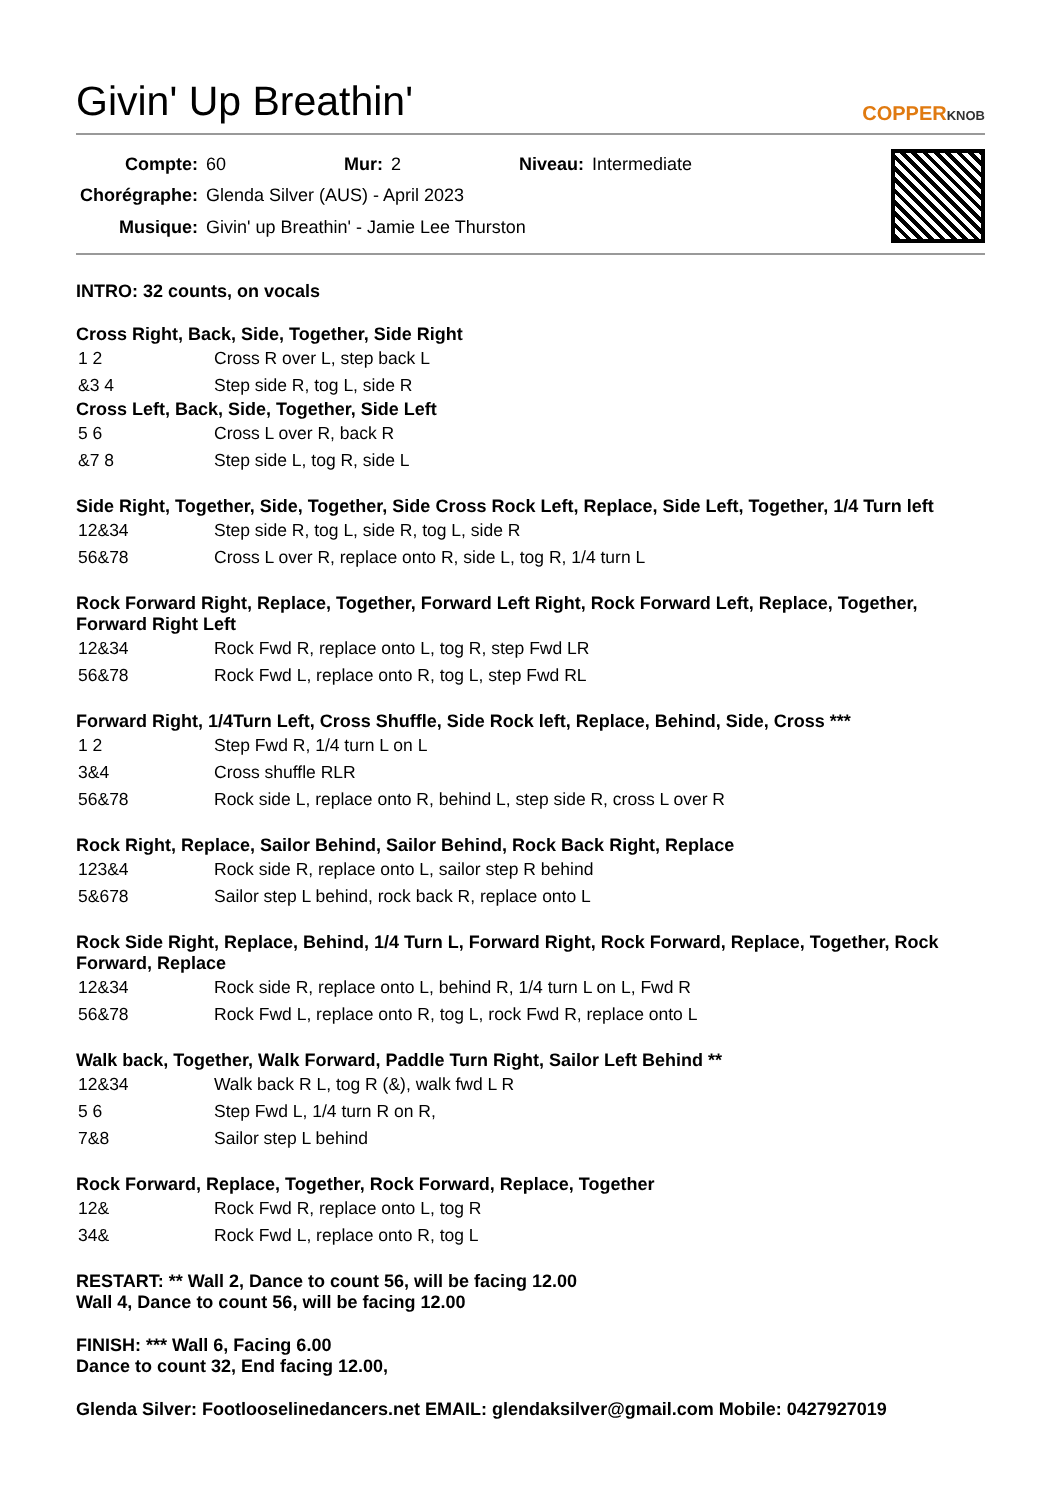Givin' Up Breathin' COPPERKNOB
| Compte: | 60 | Mur: | 2 | Niveau: | Intermediate |
| Chorégraphe: | Glenda Silver (AUS) - April 2023 | | | | |
| Musique: | Givin' up Breathin' - Jamie Lee Thurston | | | | |
INTRO: 32 counts, on vocals
Cross Right, Back, Side, Together, Side Right
| 1 2 | Cross R over L, step back L |
| &3 4 | Step side R, tog L, side R |
Cross Left, Back, Side, Together, Side Left
| 5 6 | Cross L over R, back R |
| &7 8 | Step side L, tog R, side L |
Side Right, Together, Side, Together, Side Cross Rock Left, Replace, Side Left, Together, 1/4 Turn left
| 12&34 | Step side R, tog L, side R, tog L, side R |
| 56&78 | Cross L over R, replace onto R, side L, tog R, 1/4 turn L |
Rock Forward Right, Replace, Together, Forward Left Right, Rock Forward Left, Replace, Together, Forward Right Left
| 12&34 | Rock Fwd R, replace onto L, tog R, step Fwd LR |
| 56&78 | Rock Fwd L, replace onto R, tog L, step Fwd RL |
Forward Right, 1/4Turn Left, Cross Shuffle, Side Rock left, Replace, Behind, Side, Cross ***
| 1 2 | Step Fwd R, 1/4 turn L on L |
| 3&4 | Cross shuffle RLR |
| 56&78 | Rock side L, replace onto R, behind L, step side R, cross L over R |
Rock Right, Replace, Sailor Behind, Sailor Behind, Rock Back Right, Replace
| 123&4 | Rock side R, replace onto L, sailor step R behind |
| 5&678 | Sailor step L behind, rock back R, replace onto L |
Rock Side Right, Replace, Behind, 1/4 Turn L, Forward Right, Rock Forward, Replace, Together, Rock Forward, Replace
| 12&34 | Rock side R, replace onto L, behind R, 1/4 turn L on L, Fwd R |
| 56&78 | Rock Fwd L, replace onto R, tog L, rock Fwd R, replace onto L |
Walk back, Together, Walk Forward, Paddle Turn Right, Sailor Left Behind **
| 12&34 | Walk back R L, tog R (&), walk fwd L R |
| 5 6 | Step Fwd L, 1/4 turn R on R, |
| 7&8 | Sailor step L behind |
Rock Forward, Replace, Together, Rock Forward, Replace, Together
| 12& | Rock Fwd R, replace onto L, tog R |
| 34& | Rock Fwd L, replace onto R, tog L |
RESTART: ** Wall 2, Dance to count 56, will be facing 12.00
Wall 4, Dance to count 56, will be facing 12.00
FINISH: *** Wall 6, Facing 6.00
Dance to count 32, End facing 12.00,
Glenda Silver: Footlooselinedancers.net EMAIL: glendaksilver@gmail.com Mobile: 0427927019